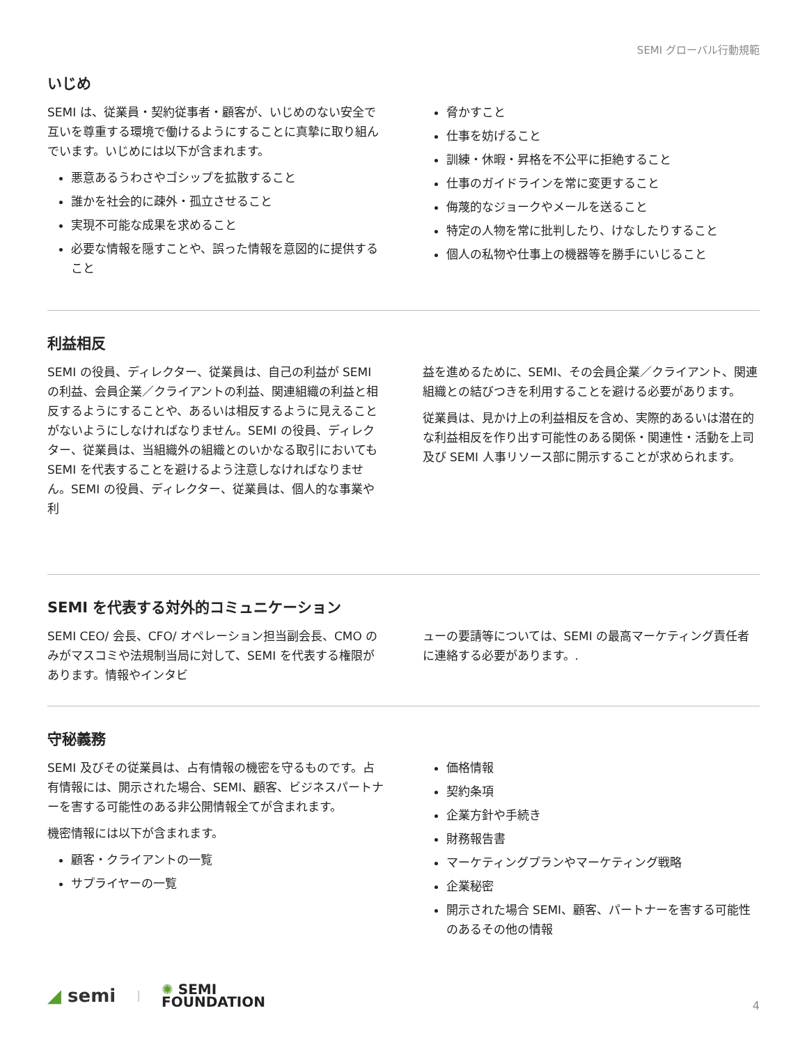SEMI グローバル行動規範
いじめ
SEMI は、従業員・契約従事者・顧客が、いじめのない安全で互いを尊重する環境で働けるようにすることに真摯に取り組んでいます。いじめには以下が含まれます。
悪意あるうわさやゴシップを拡散すること
誰かを社会的に疎外・孤立させること
実現不可能な成果を求めること
必要な情報を隠すことや、誤った情報を意図的に提供すること
脅かすこと
仕事を妨げること
訓練・休暇・昇格を不公平に拒絶すること
仕事のガイドラインを常に変更すること
侮蔑的なジョークやメールを送ること
特定の人物を常に批判したり、けなしたりすること
個人の私物や仕事上の機器等を勝手にいじること
利益相反
SEMI の役員、ディレクター、従業員は、自己の利益が SEMI の利益、会員企業／クライアントの利益、関連組織の利益と相反するようにすることや、あるいは相反するように見えることがないようにしなければなりません。SEMI の役員、ディレクター、従業員は、当組織外の組織とのいかなる取引においても SEMI を代表することを避けるよう注意しなければなりません。SEMI の役員、ディレクター、従業員は、個人的な事業や利
益を進めるために、SEMI、その会員企業／クライアント、関連組織との結びつきを利用することを避ける必要があります。
従業員は、見かけ上の利益相反を含め、実際的あるいは潜在的な利益相反を作り出す可能性のある関係・関連性・活動を上司及び SEMI 人事リソース部に開示することが求められます。
SEMI を代表する対外的コミュニケーション
SEMI CEO/ 会長、CFO/ オペレーション担当副会長、CMO のみがマスコミや法規制当局に対して、SEMI を代表する権限があります。情報やインタビ
ューの要請等については、SEMI の最高マーケティング責任者に連絡する必要があります。.
守秘義務
SEMI 及びその従業員は、占有情報の機密を守るものです。占有情報には、開示された場合、SEMI、顧客、ビジネスパートナーを害する可能性のある非公開情報全てが含まれます。
機密情報には以下が含まれます。
顧客・クライアントの一覧
サプライヤーの一覧
価格情報
契約条項
企業方針や手続き
財務報告書
マーケティングプランやマーケティング戦略
企業秘密
開示された場合 SEMI、顧客、パートナーを害する可能性のあるその他の情報
◢ semi | ✺ SEMI
FOUNDATION
4